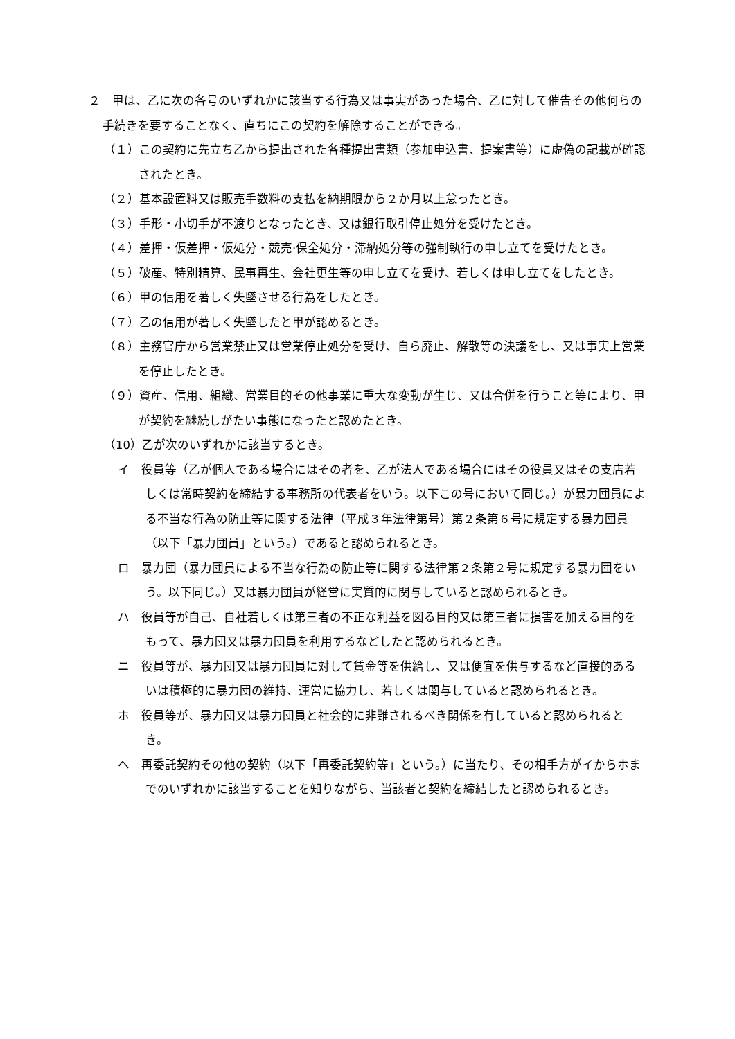２　甲は、乙に次の各号のいずれかに該当する行為又は事実があった場合、乙に対して催告その他何らの手続きを要することなく、直ちにこの契約を解除することができる。
（１）この契約に先立ち乙から提出された各種提出書類（参加申込書、提案書等）に虚偽の記載が確認されたとき。
（２）基本設置料又は販売手数料の支払を納期限から２か月以上怠ったとき。
（３）手形・小切手が不渡りとなったとき、又は銀行取引停止処分を受けたとき。
（４）差押・仮差押・仮処分・競売·保全処分・滞納処分等の強制執行の申し立てを受けたとき。
（５）破産、特別精算、民事再生、会社更生等の申し立てを受け、若しくは申し立てをしたとき。
（６）甲の信用を著しく失墜させる行為をしたとき。
（７）乙の信用が著しく失墜したと甲が認めるとき。
（８）主務官庁から営業禁止又は営業停止処分を受け、自ら廃止、解散等の決議をし、又は事実上営業を停止したとき。
（９）資産、信用、組織、営業目的その他事業に重大な変動が生じ、又は合併を行うこと等により、甲が契約を継続しがたい事態になったと認めたとき。
（10）乙が次のいずれかに該当するとき。
イ　役員等（乙が個人である場合にはその者を、乙が法人である場合にはその役員又はその支店若しくは常時契約を締結する事務所の代表者をいう。以下この号において同じ。）が暴力団員による不当な行為の防止等に関する法律（平成３年法律第号）第２条第６号に規定する暴力団員（以下「暴力団員」という。）であると認められるとき。
ロ　暴力団（暴力団員による不当な行為の防止等に関する法律第２条第２号に規定する暴力団をいう。以下同じ。）又は暴力団員が経営に実質的に関与していると認められるとき。
ハ　役員等が自己、自社若しくは第三者の不正な利益を図る目的又は第三者に損害を加える目的をもって、暴力団又は暴力団員を利用するなどしたと認められるとき。
ニ　役員等が、暴力団又は暴力団員に対して賃金等を供給し、又は便宜を供与するなど直接的あるいは積極的に暴力団の維持、運営に協力し、若しくは関与していると認められるとき。
ホ　役員等が、暴力団又は暴力団員と社会的に非難されるべき関係を有していると認められるとき。
ヘ　再委託契約その他の契約（以下「再委託契約等」という。）に当たり、その相手方がイからホまでのいずれかに該当することを知りながら、当該者と契約を締結したと認められるとき。